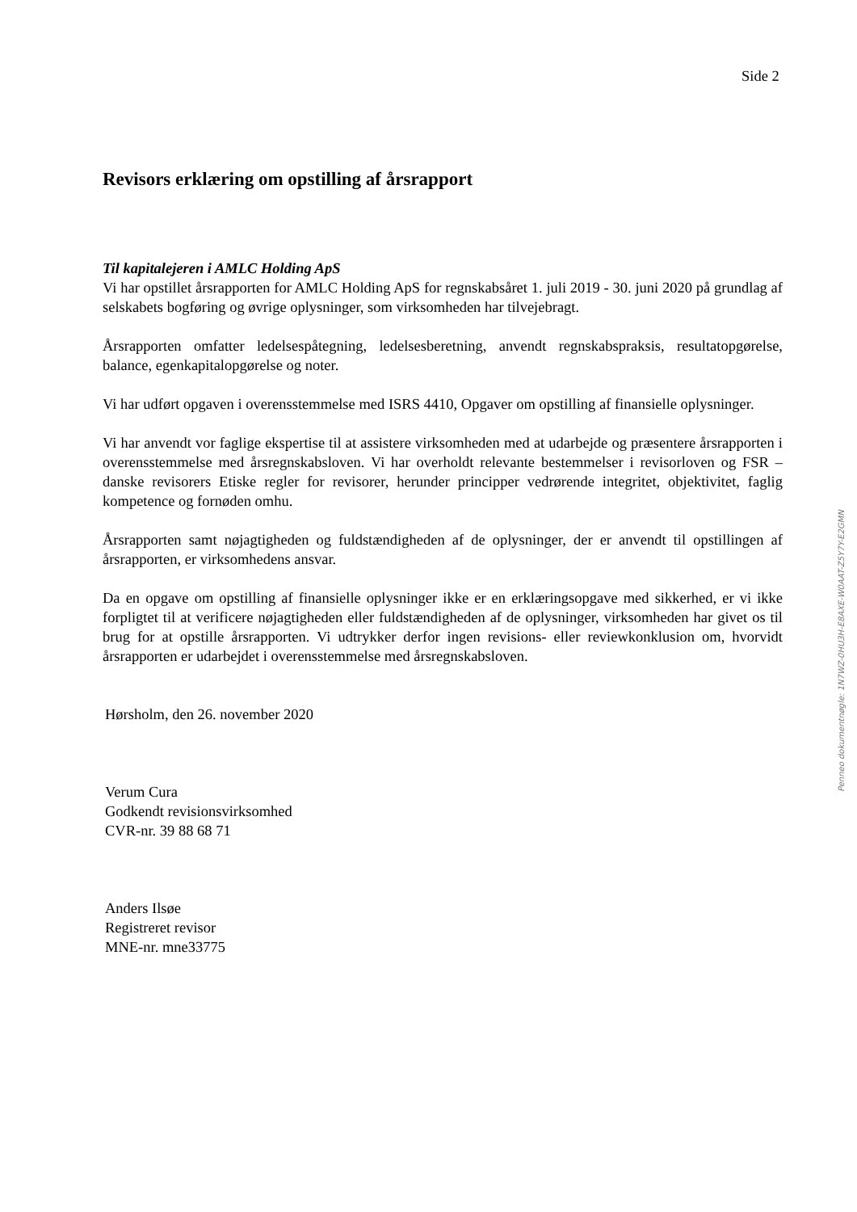Side 2
Revisors erklæring om opstilling af årsrapport
Til kapitalejeren i AMLC Holding ApS
Vi har opstillet årsrapporten for AMLC Holding ApS for regnskabsåret 1. juli 2019 - 30. juni 2020 på grundlag af selskabets bogføring og øvrige oplysninger, som virksomheden har tilvejebragt.
Årsrapporten omfatter ledelsespåtegning, ledelsesberetning, anvendt regnskabspraksis, resultatopgørelse, balance, egenkapitalopgørelse og noter.
Vi har udført opgaven i overensstemmelse med ISRS 4410, Opgaver om opstilling af finansielle oplysninger.
Vi har anvendt vor faglige ekspertise til at assistere virksomheden med at udarbejde og præsentere årsrapporten i overensstemmelse med årsregnskabsloven. Vi har overholdt relevante bestemmelser i revisorloven og FSR – danske revisorers Etiske regler for revisorer, herunder principper vedrørende integritet, objektivitet, faglig kompetence og fornøden omhu.
Årsrapporten samt nøjagtigheden og fuldstændigheden af de oplysninger, der er anvendt til opstillingen af årsrapporten, er virksomhedens ansvar.
Da en opgave om opstilling af finansielle oplysninger ikke er en erklæringsopgave med sikkerhed, er vi ikke forpligtet til at verificere nøjagtigheden eller fuldstændigheden af de oplysninger, virksomheden har givet os til brug for at opstille årsrapporten. Vi udtrykker derfor ingen revisions- eller reviewkonklusion om, hvorvidt årsrapporten er udarbejdet i overensstemmelse med årsregnskabsloven.
Hørsholm, den 26. november 2020
Verum Cura
Godkendt revisionsvirksomhed
CVR-nr. 39 88 68 71
Anders Ilsøe
Registreret revisor
MNE-nr. mne33775
Penneo dokumentnøgle: 1N7WZ-0HU3H-E8AXE-W0AAT-Z5Y7Y-E2GMN